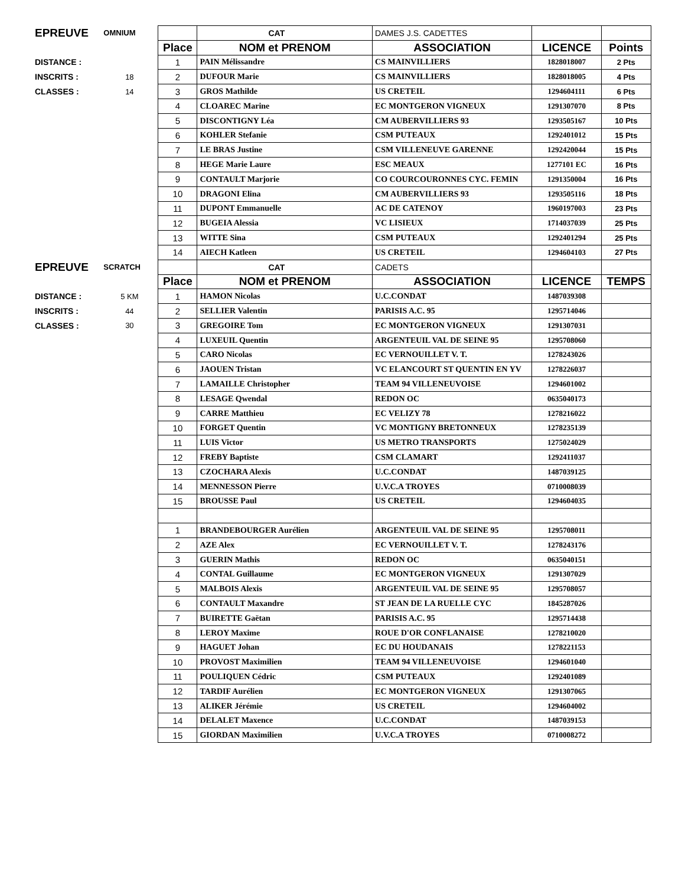| EPREUVE | OMNIUM | | CAT | DAMES J.S. CADETTES | | |
| | | Place | NOM et PRENOM | ASSOCIATION | LICENCE | Points |
| DISTANCE : | | 1 | PAIN Mélissandre | CS MAINVILLIERS | 1828018007 | 2 Pts |
| INSCRITS : | 18 | 2 | DUFOUR Marie | CS MAINVILLIERS | 1828018005 | 4 Pts |
| CLASSES : | 14 | 3 | GROS Mathilde | US CRETEIL | 1294604111 | 6 Pts |
| | | 4 | CLOAREC Marine | EC MONTGERON VIGNEUX | 1291307070 | 8 Pts |
| | | 5 | DISCONTIGNY Léa | CM AUBERVILLIERS 93 | 1293505167 | 10 Pts |
| | | 6 | KOHLER Stefanie | CSM PUTEAUX | 1292401012 | 15 Pts |
| | | 7 | LE BRAS Justine | CSM VILLENEUVE GARENNE | 1292420044 | 15 Pts |
| | | 8 | HEGE Marie Laure | ESC MEAUX | 1277101 EC | 16 Pts |
| | | 9 | CONTAULT Marjorie | CO COURCOURONNES CYC. FEMIN | 1291350004 | 16 Pts |
| | | 10 | DRAGONI Elina | CM AUBERVILLIERS 93 | 1293505116 | 18 Pts |
| | | 11 | DUPONT Emmanuelle | AC DE CATENOY | 1960197003 | 23 Pts |
| | | 12 | BUGEIA Alessia | VC LISIEUX | 1714037039 | 25 Pts |
| | | 13 | WITTE Sina | CSM PUTEAUX | 1292401294 | 25 Pts |
| | | 14 | AIECH Katleen | US CRETEIL | 1294604103 | 27 Pts |
| EPREUVE | SCRATCH | | CAT | CADETS | | |
| | | Place | NOM et PRENOM | ASSOCIATION | LICENCE | TEMPS |
| DISTANCE : | 5 KM | 1 | HAMON Nicolas | U.C.CONDAT | 1487039308 | |
| INSCRITS : | 44 | 2 | SELLIER Valentin | PARISIS A.C. 95 | 1295714046 | |
| CLASSES : | 30 | 3 | GREGOIRE Tom | EC MONTGERON VIGNEUX | 1291307031 | |
| | | 4 | LUXEUIL Quentin | ARGENTEUIL VAL DE SEINE 95 | 1295708060 | |
| | | 5 | CARO Nicolas | EC VERNOUILLET V. T. | 1278243026 | |
| | | 6 | JAOUEN Tristan | VC ELANCOURT ST QUENTIN EN YV | 1278226037 | |
| | | 7 | LAMAILLE Christopher | TEAM 94 VILLENEUVOISE | 1294601002 | |
| | | 8 | LESAGE Qwendal | REDON OC | 0635040173 | |
| | | 9 | CARRE Matthieu | EC VELIZY 78 | 1278216022 | |
| | | 10 | FORGET Quentin | VC MONTIGNY BRETONNEUX | 1278235139 | |
| | | 11 | LUIS Victor | US METRO TRANSPORTS | 1275024029 | |
| | | 12 | FREBY Baptiste | CSM CLAMART | 1292411037 | |
| | | 13 | CZOCHARA Alexis | U.C.CONDAT | 1487039125 | |
| | | 14 | MENNESSON Pierre | U.V.C.A TROYES | 0710008039 | |
| | | 15 | BROUSSE Paul | US CRETEIL | 1294604035 | |
| | | 1 | BRANDEBOURGER Aurélien | ARGENTEUIL VAL DE SEINE 95 | 1295708011 | |
| | | 2 | AZE Alex | EC VERNOUILLET V. T. | 1278243176 | |
| | | 3 | GUERIN Mathis | REDON OC | 0635040151 | |
| | | 4 | CONTAL Guillaume | EC MONTGERON VIGNEUX | 1291307029 | |
| | | 5 | MALBOIS Alexis | ARGENTEUIL VAL DE SEINE 95 | 1295708057 | |
| | | 6 | CONTAULT Maxandre | ST JEAN DE LA RUELLE CYC | 1845287026 | |
| | | 7 | BUIRETTE Gaëtan | PARISIS A.C. 95 | 1295714438 | |
| | | 8 | LEROY Maxime | ROUE D'OR CONFLANAISE | 1278210020 | |
| | | 9 | HAGUET Johan | EC DU HOUDANAIS | 1278221153 | |
| | | 10 | PROVOST Maximilien | TEAM 94 VILLENEUVOISE | 1294601040 | |
| | | 11 | POULIQUEN Cédric | CSM PUTEAUX | 1292401089 | |
| | | 12 | TARDIF Aurélien | EC MONTGERON VIGNEUX | 1291307065 | |
| | | 13 | ALIKER Jérémie | US CRETEIL | 1294604002 | |
| | | 14 | DELALET Maxence | U.C.CONDAT | 1487039153 | |
| | | 15 | GIORDAN Maximilien | U.V.C.A TROYES | 0710008272 | |